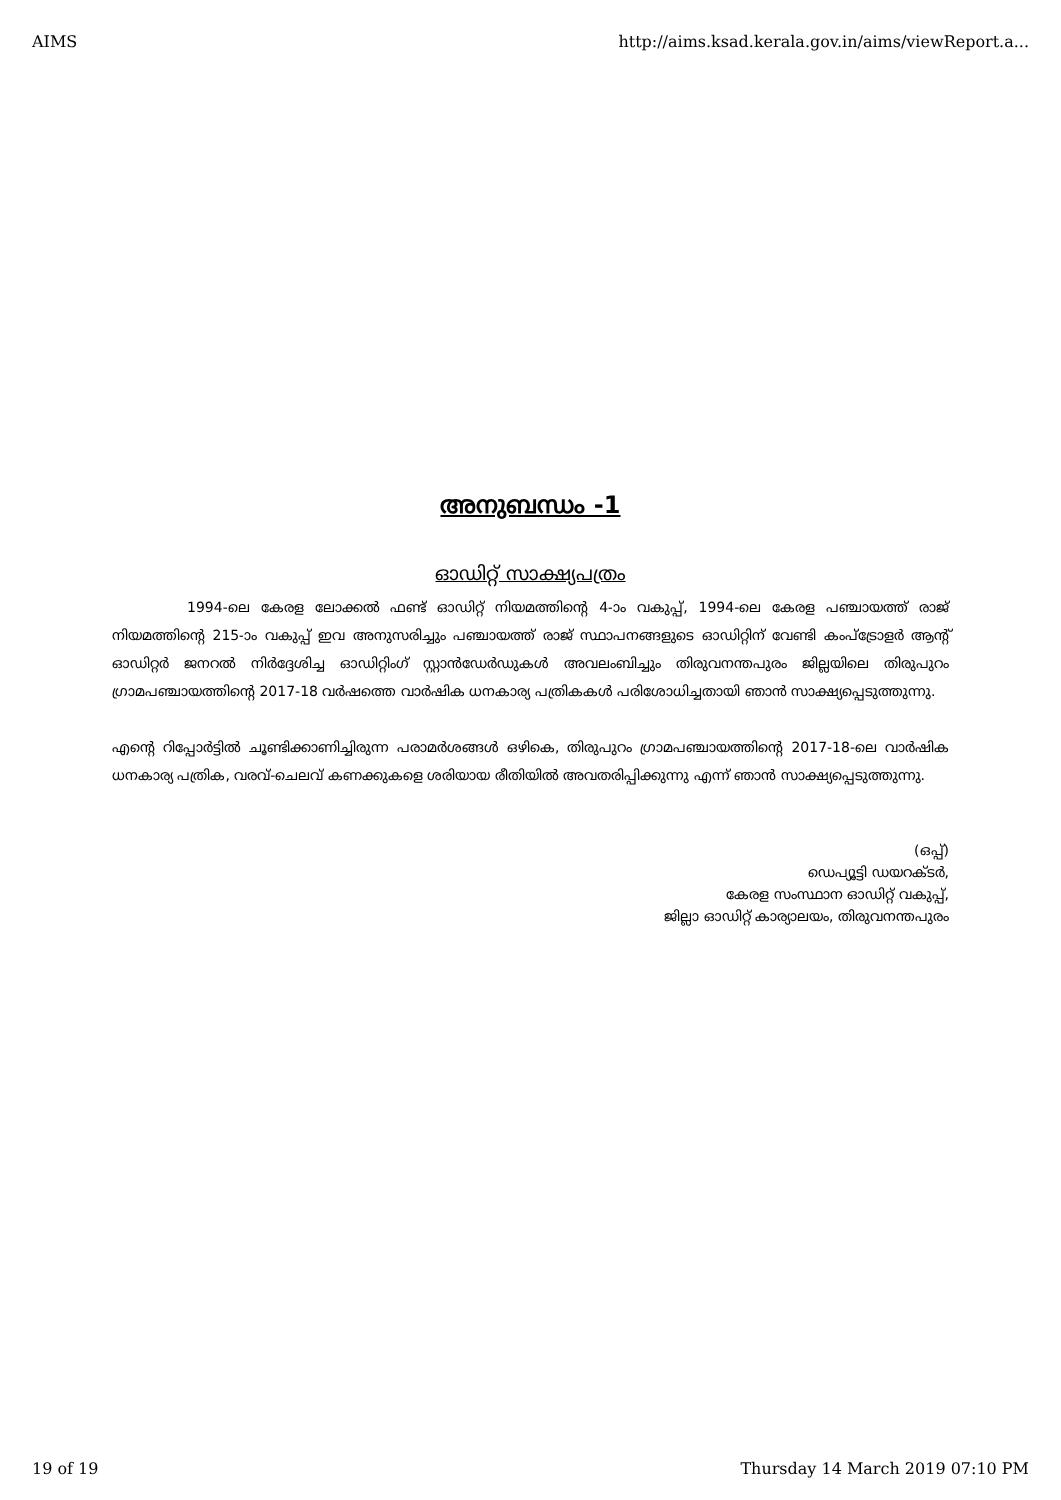AIMS http://aims.ksad.kerala.gov.in/aims/viewReport.a...
അനുബന്ധം -1
ഓഡിറ്റ് സാക്ഷ്യപത്രം
1994-ലെ കേരള ലോക്കൽ ഫണ്ട് ഓഡിറ്റ് നിയമത്തിന്റെ 4-ാം വകുപ്പ്, 1994-ലെ കേരള പഞ്ചായത്ത് രാജ് നിയമത്തിന്റെ 215-ാം വകുപ്പ് ഇവ അനുസരിച്ചും പഞ്ചായത്ത് രാജ് സ്ഥാപനങ്ങളുടെ ഓഡിറ്റിന് വേണ്ടി കംപ്ട്രോളർ ആന്റ് ഓഡിറ്റർ ജനറൽ നിർദ്ദേശിച്ച ഓഡിറ്റിംഗ് സ്റ്റാൻഡേർഡുകൾ അവലംബിച്ചും തിരുവനന്തപുരം ജില്ലയിലെ തിരുപുറം ഗ്രാമപഞ്ചായത്തിന്റെ 2017-18 വർഷത്തെ വാർഷിക ധനകാര്യ പത്രികകൾ പരിശോധിച്ചതായി ഞാൻ സാക്ഷ്യപ്പെടുത്തുന്നു.
എന്റെ റിപ്പോർട്ടിൽ ചൂണ്ടിക്കാണിച്ചിരുന്ന പരാമർശങ്ങൾ ഒഴികെ, തിരുപുറം ഗ്രാമപഞ്ചായത്തിന്റെ 2017-18-ലെ വാർഷിക ധനകാര്യ പത്രിക, വരവ്-ചെലവ് കണക്കുകളെ ശരിയായ രീതിയിൽ അവതരിപ്പിക്കുന്നു എന്ന് ഞാൻ സാക്ഷ്യപ്പെടുത്തുന്നു.
(ഒപ്പ്)
ഡെപ്യൂട്ടി ഡയറക്ടർ,
കേരള സംസ്ഥാന ഓഡിറ്റ് വകുപ്പ്,
ജില്ലാ ഓഡിറ്റ് കാര്യാലയം, തിരുവനന്തപുരം
19 of 19 Thursday 14 March 2019 07:10 PM